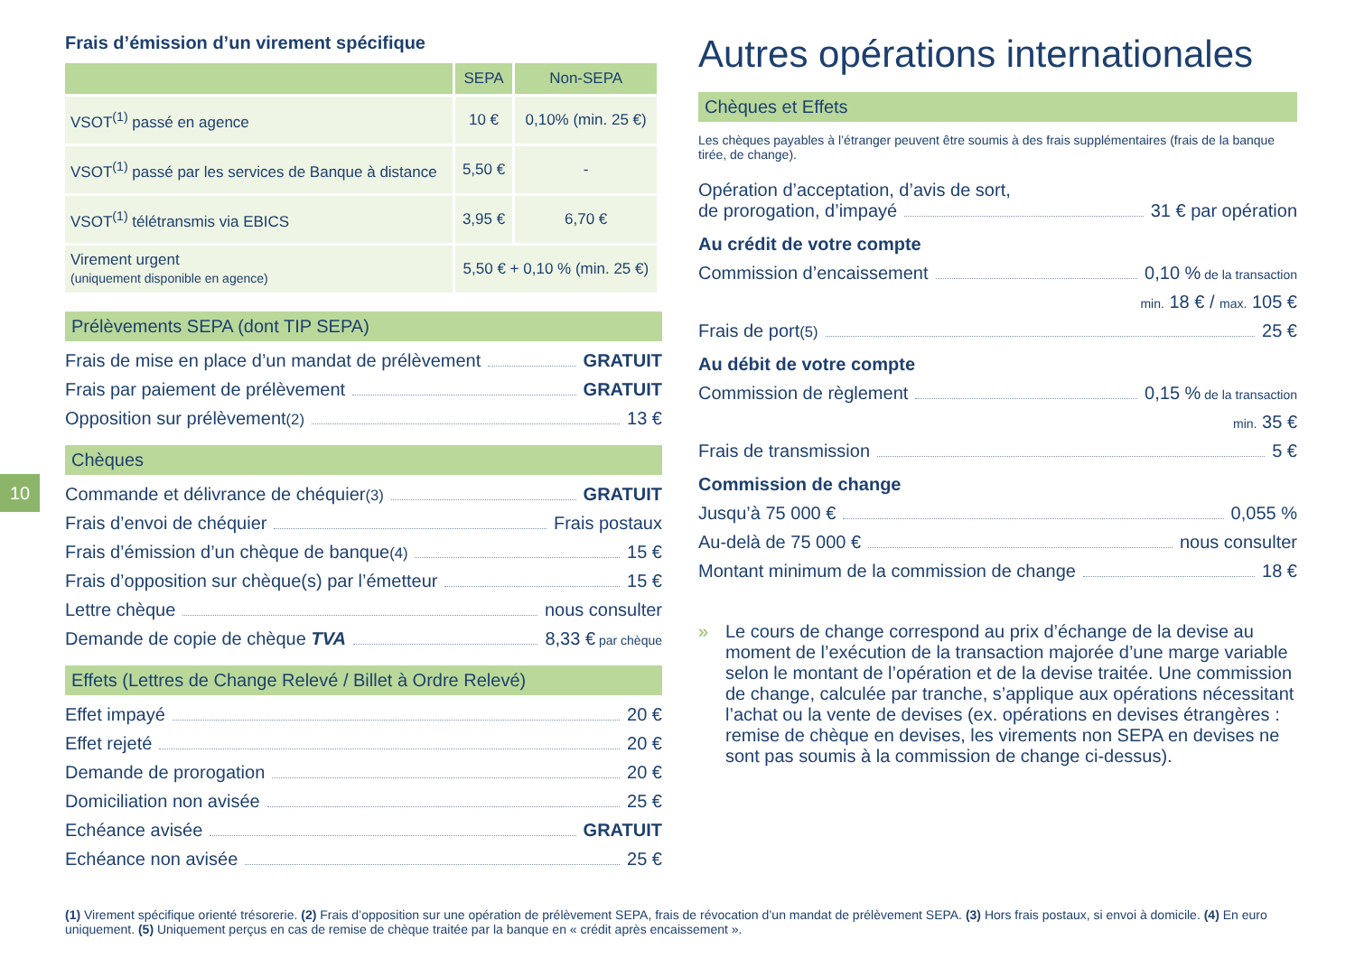10
Frais d’émission d’un virement spécifique
| | SEPA | Non-SEPA |
| --- | --- | --- |
| VSOT<sup>(1)</sup> passé en agence | 10 € | 0,10% (min. 25 €) |
| VSOT<sup>(1)</sup> passé par les services de Banque à distance | 5,50 € | - |
| VSOT<sup>(1)</sup> télétransmis via EBICS | 3,95 € | 6,70 € |
| Virement urgent (uniquement disponible en agence) | 5,50 € + 0,10 % (min. 25 €) | |
Prélèvements SEPA (dont TIP SEPA)
Frais de mise en place d’un mandat de prélèvement GRATUIT
Frais par paiement de prélèvement GRATUIT
Opposition sur prélèvement<sup>(2)</sup> 13 €
Chèques
Commande et délivrance de chéquier<sup>(3)</sup> GRATUIT
Frais d’envoi de chéquier Frais postaux
Frais d’émission d’un chèque de banque<sup>(4)</sup> 15 €
Frais d’opposition sur chèque(s) par l’émetteur 15 €
Lettre chèque nous consulter
Demande de copie de chèque TVA 8,33 € par chèque
Effets (Lettres de Change Relevé / Billet à Ordre Relevé)
Effet impayé 20 €
Effet rejeté 20 €
Demande de prorogation 20 €
Domiciliation non avisée 25 €
Echéance avisée GRATUIT
Echéance non avisée 25 €
Autres opérations internationales
Chèques et Effets
Les chèques payables à l’étranger peuvent être soumis à des frais supplémentaires (frais de la banque tirée, de change).
Opération d’acceptation, d’avis de sort,
de prorogation, d’impayé 31 € par opération
Au crédit de votre compte
Commission d’encaissement 0,10 % de la transaction
min. 18 € / max. 105 €
Frais de port<sup>(5)</sup> 25 €
Au débit de votre compte
Commission de règlement 0,15 % de la transaction
min. 35 €
Frais de transmission 5 €
Commission de change
Jusqu’à 75 000 € 0,055 %
Au-delà de 75 000 € nous consulter
Montant minimum de la commission de change 18 €
» Le cours de change correspond au prix d’échange de la devise au moment de l’exécution de la transaction majorée d’une marge variable selon le montant de l’opération et de la devise traitée. Une commission de change, calculée par tranche, s’applique aux opérations nécessitant l’achat ou la vente de devises (ex. opérations en devises étrangères : remise de chèque en devises, les virements non SEPA en devises ne sont pas soumis à la commission de change ci-dessus).
(1) Virement spécifique orienté trésorerie. (2) Frais d’opposition sur une opération de prélèvement SEPA, frais de révocation d’un mandat de prélèvement SEPA. (3) Hors frais postaux, si envoi à domicile. (4) En euro uniquement. (5) Uniquement perçus en cas de remise de chèque traitée par la banque en « crédit après encaissement ».